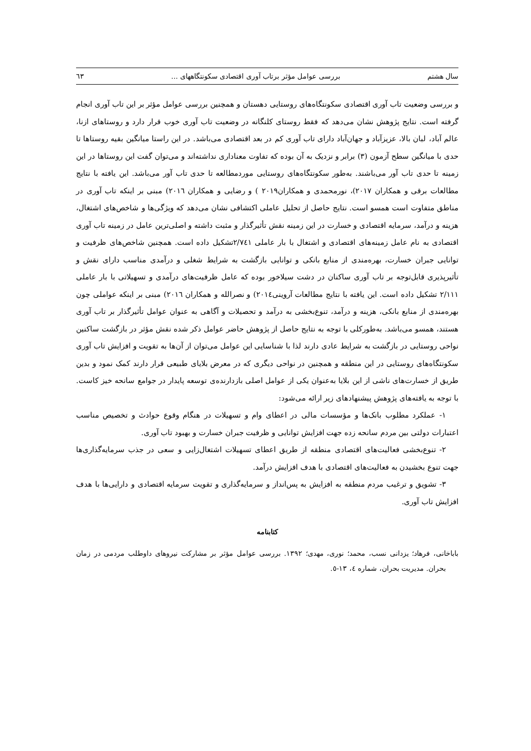سال هشتم بررسی عوامل مؤثر برتاب آوری اقتصادی سکونتگاههای ... ٦٣
و بررسی وضعیت تاب آوری اقتصادی سکونتگاه‌های روستایی دهستان و همچنین بررسی عوامل مؤثر بر این تاب آوری انجام گرفته است. نتایج پژوهش نشان می‌دهد که فقط روستای کلنگانه در وضعیت تاب آوری خوب قرار دارد و روستاهای ازنا، عالم آباد، لبان بالا، عزیزآباد و جهان‌آباد دارای تاب آوری کم در بعد اقتصادی می‌باشد. در این راستا میانگین بقیه روستاها تا حدی با میانگین سطح آزمون (٣) برابر و نزدیک به آن بوده که تفاوت معناداری نداشته‌اند و می‌توان گفت این روستاها در این زمینه تا حدی تاب آور می‌باشند. به‌طور سکونتگاه‌های روستایی موردمطالعه تا حدی تاب آور می‌باشد. این یافته با نتایج مطالعات برقی و همکاران ٢٠١٧)، نورمحمدی و همکاران٢٠١٩ ) و رضایی و همکاران ٢٠١٦) مبنی بر اینکه تاب آوری در مناطق متفاوت است همسو است. نتایج حاصل از تحلیل عاملی اکتشافی نشان می‌دهد که ویژگی‌ها و شاخص‌های اشتغال، هزینه و درآمد، سرمایه اقتصادی و خسارت در این زمینه نقش تأثیرگذار و مثبت داشته و اصلی‌ترین عامل در زمینه تاب آوری اقتصادی به نام عامل زمینه‌های اقتصادی و اشتغال با بار عاملی ٢/٧٤١تشکیل داده است. همچنین شاخص‌های ظرفیت و توانایی جبران خسارت، بهره‌مندی از منابع بانکی و توانایی بازگشت به شرایط شغلی و درآمدی مناسب دارای نقش و تأثیرپذیری قابل‌توجه بر تاب آوری ساکنان در دشت سیلاخور بوده که عامل ظرفیت‌های درآمدی و تسهیلاتی با بار عاملی ٢/١١١ تشکیل داده است. این یافته با نتایج مطالعات آروینی٢٠١٤) و نصرالله و همکاران ٢٠١٦) مبنی بر اینکه عواملی چون بهره‌مندی از منابع بانکی، هزینه و درآمد، تنوع‌بخشی به درآمد و تحصیلات و آگاهی به عنوان عوامل تأثیرگذار بر تاب آوری هستند، همسو می‌باشد. به‌طورکلی با توجه به نتایج حاصل از پژوهش حاضر عوامل ذکر شده نقش مؤثر در بازگشت ساکنین نواحی روستایی در بازگشت به شرایط عادی دارند لذا با شناسایی این عوامل می‌توان از آن‌ها به تقویت و افزایش تاب آوری سکونتگاه‌های روستایی در این منطقه و همچنین در نواحی دیگری که در معرض بلایای طبیعی قرار دارند کمک نمود و بدین طریق از خسارت‌های ناشی از این بلایا به‌عنوان یکی از عوامل اصلی بازدارنده‌ی توسعه پایدار در جوامع سانحه خیز کاست. با توجه به یافته‌های پژوهش پیشنهادهای زیر ارائه می‌شود:
١- عملکرد مطلوب بانک‌ها و مؤسسات مالی در اعطای وام و تسهیلات در هنگام وقوع حوادث و تخصیص مناسب اعتبارات دولتی بین مردم سانحه زده جهت افزایش توانایی و ظرفیت جبران خسارت و بهبود تاب آوری.
٢- تنوع‌بخشی فعالیت‌های اقتصادی منطقه از طریق اعطای تسهیلات اشتغال‌زایی و سعی در جذب سرمایه‌گذاری‌ها جهت تنوع بخشیدن به فعالیت‌های اقتصادی با هدف افزایش درآمد.
٣- تشویق و ترغیب مردم منطقه به افزایش به پس‌انداز و سرمایه‌گذاری و تقویت سرمایه اقتصادی و دارایی‌ها با هدف افزایش تاب آوری.
کتابنامه
باباخانی، فرهاد؛ یزدانی نسب، محمد؛ نوری، مهدی؛ ١٣٩٢. بررسی عوامل مؤثر بر مشارکت نیروهای داوطلب مردمی در زمان بحران. مدیریت بحران، شماره ٤، ١٣-٥.